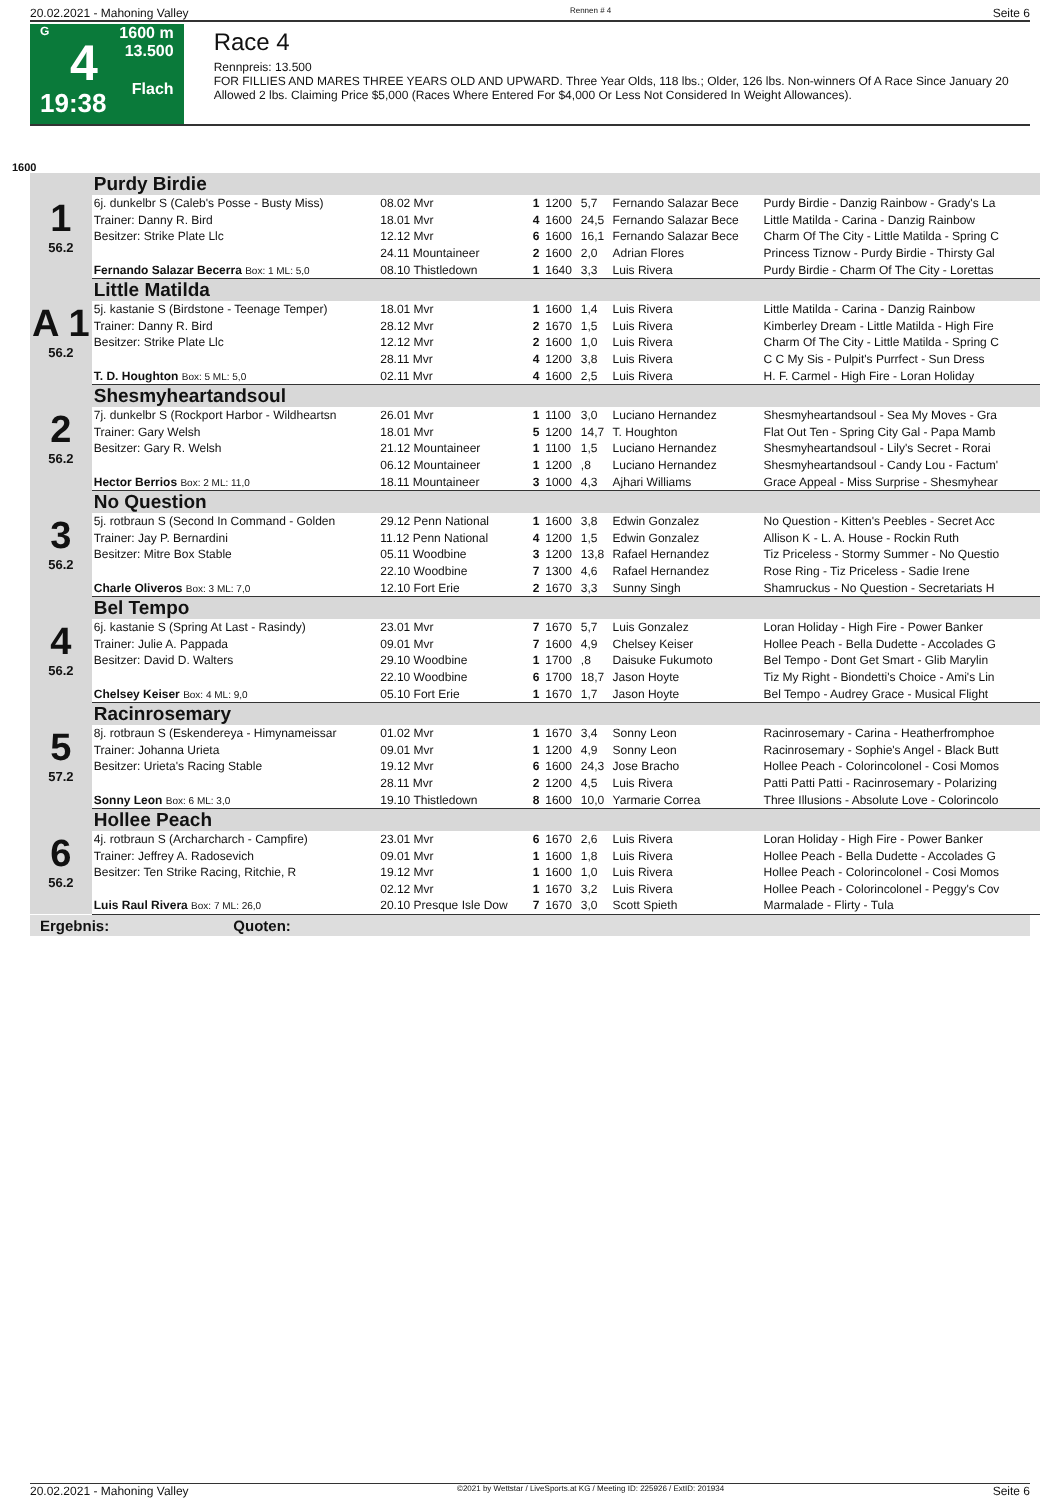20.02.2021 - Mahoning Valley Rennen # 4 Seite 6
G
4
19:38
1600 m
13.500
Flach
Race 4
Rennpreis: 13.500
FOR FILLIES AND MARES THREE YEARS OLD AND UPWARD. Three Year Olds, 118 lbs.; Older, 126 lbs. Non-winners Of A Race Since January 20 Allowed 2 lbs. Claiming Price $5,000 (Races Where Entered For $4,000 Or Less Not Considered In Weight Allowances).
1600
| 1 56.2 | Purdy Birdie | | | | | | |
| | 6j. dunkelbr S (Caleb's Posse - Busty Miss) | 08.02 Mvr | 1 | 1200 | 5,7 | Fernando Salazar Bece | Purdy Birdie - Danzig Rainbow - Grady's La |
| | Trainer: Danny R. Bird | 18.01 Mvr | 4 | 1600 | 24,5 | Fernando Salazar Bece | Little Matilda - Carina - Danzig Rainbow |
| | Besitzer: Strike Plate Llc | 12.12 Mvr | 6 | 1600 | 16,1 | Fernando Salazar Bece | Charm Of The City - Little Matilda - Spring C |
| | | 24.11 Mountaineer | 2 | 1600 | 2,0 | Adrian Flores | Princess Tiznow - Purdy Birdie - Thirsty Gal |
| | Fernando Salazar Becerra Box: 1 ML: 5,0 | 08.10 Thistledown | 1 | 1640 | 3,3 | Luis Rivera | Purdy Birdie - Charm Of The City - Lorettas |
| A 1 56.2 | Little Matilda | | | | | | |
| | 5j. kastanie S (Birdstone - Teenage Temper) | 18.01 Mvr | 1 | 1600 | 1,4 | Luis Rivera | Little Matilda - Carina - Danzig Rainbow |
| | Trainer: Danny R. Bird | 28.12 Mvr | 2 | 1670 | 1,5 | Luis Rivera | Kimberley Dream - Little Matilda - High Fire |
| | Besitzer: Strike Plate Llc | 12.12 Mvr | 2 | 1600 | 1,0 | Luis Rivera | Charm Of The City - Little Matilda - Spring C |
| | | 28.11 Mvr | 4 | 1200 | 3,8 | Luis Rivera | C C My Sis - Pulpit's Purrfect - Sun Dress |
| | T. D. Houghton Box: 5 ML: 5,0 | 02.11 Mvr | 4 | 1600 | 2,5 | Luis Rivera | H. F. Carmel - High Fire - Loran Holiday |
| 2 56.2 | Shesmyheartandsoul | | | | | | |
| | 7j. dunkelbr S (Rockport Harbor - Wildheartsn | 26.01 Mvr | 1 | 1100 | 3,0 | Luciano Hernandez | Shesmyheartandsoul - Sea My Moves - Gra |
| | Trainer: Gary Welsh | 18.01 Mvr | 5 | 1200 | 14,7 | T. Houghton | Flat Out Ten - Spring City Gal - Papa Mamb |
| | Besitzer: Gary R. Welsh | 21.12 Mountaineer | 1 | 1100 | 1,5 | Luciano Hernandez | Shesmyheartandsoul - Lily's Secret - Rorai |
| | | 06.12 Mountaineer | 1 | 1200 | ,8 | Luciano Hernandez | Shesmyheartandsoul - Candy Lou - Factum' |
| | Hector Berrios Box: 2 ML: 11,0 | 18.11 Mountaineer | 3 | 1000 | 4,3 | Ajhari Williams | Grace Appeal - Miss Surprise - Shesmyhear |
| 3 56.2 | No Question | | | | | | |
| | 5j. rotbraun S (Second In Command - Golden | 29.12 Penn National | 1 | 1600 | 3,8 | Edwin Gonzalez | No Question - Kitten's Peebles - Secret Acc |
| | Trainer: Jay P. Bernardini | 11.12 Penn National | 4 | 1200 | 1,5 | Edwin Gonzalez | Allison K - L. A. House - Rockin Ruth |
| | Besitzer: Mitre Box Stable | 05.11 Woodbine | 3 | 1200 | 13,8 | Rafael Hernandez | Tiz Priceless - Stormy Summer - No Questio |
| | | 22.10 Woodbine | 7 | 1300 | 4,6 | Rafael Hernandez | Rose Ring - Tiz Priceless - Sadie Irene |
| | Charle Oliveros Box: 3 ML: 7,0 | 12.10 Fort Erie | 2 | 1670 | 3,3 | Sunny Singh | Shamruckus - No Question - Secretariats H |
| 4 56.2 | Bel Tempo | | | | | | |
| | 6j. kastanie S (Spring At Last - Rasindy) | 23.01 Mvr | 7 | 1670 | 5,7 | Luis Gonzalez | Loran Holiday - High Fire - Power Banker |
| | Trainer: Julie A. Pappada | 09.01 Mvr | 7 | 1600 | 4,9 | Chelsey Keiser | Hollee Peach - Bella Dudette - Accolades G |
| | Besitzer: David D. Walters | 29.10 Woodbine | 1 | 1700 | ,8 | Daisuke Fukumoto | Bel Tempo - Dont Get Smart - Glib Marylin |
| | | 22.10 Woodbine | 6 | 1700 | 18,7 | Jason Hoyte | Tiz My Right - Biondetti's Choice - Ami's Lin |
| | Chelsey Keiser Box: 4 ML: 9,0 | 05.10 Fort Erie | 1 | 1670 | 1,7 | Jason Hoyte | Bel Tempo - Audrey Grace - Musical Flight |
| 5 57.2 | Racinrosemary | | | | | | |
| | 8j. rotbraun S (Eskendereya - Himynameissar | 01.02 Mvr | 1 | 1670 | 3,4 | Sonny Leon | Racinrosemary - Carina - Heatherfromphoe |
| | Trainer: Johanna Urieta | 09.01 Mvr | 1 | 1200 | 4,9 | Sonny Leon | Racinrosemary - Sophie's Angel - Black Butt |
| | Besitzer: Urieta's Racing Stable | 19.12 Mvr | 6 | 1600 | 24,3 | Jose Bracho | Hollee Peach - Colorincolonel - Cosi Momos |
| | | 28.11 Mvr | 2 | 1200 | 4,5 | Luis Rivera | Patti Patti Patti - Racinrosemary - Polarizing |
| | Sonny Leon Box: 6 ML: 3,0 | 19.10 Thistledown | 8 | 1600 | 10,0 | Yarmarie Correa | Three Illusions - Absolute Love - Colorincolo |
| 6 56.2 | Hollee Peach | | | | | | |
| | 4j. rotbraun S (Archarcharch - Campfire) | 23.01 Mvr | 6 | 1670 | 2,6 | Luis Rivera | Loran Holiday - High Fire - Power Banker |
| | Trainer: Jeffrey A. Radosevich | 09.01 Mvr | 1 | 1600 | 1,8 | Luis Rivera | Hollee Peach - Bella Dudette - Accolades G |
| | Besitzer: Ten Strike Racing, Ritchie, R | 19.12 Mvr | 1 | 1600 | 1,0 | Luis Rivera | Hollee Peach - Colorincolonel - Cosi Momos |
| | | 02.12 Mvr | 1 | 1670 | 3,2 | Luis Rivera | Hollee Peach - Colorincolonel - Peggy's Cov |
| | Luis Raul Rivera Box: 7 ML: 26,0 | 20.10 Presque Isle Dow | 7 | 1670 | 3,0 | Scott Spieth | Marmalade - Flirty - Tula |
Ergebnis: Quoten:
20.02.2021 - Mahoning Valley ©2021 by Wettstar / LiveSports.at KG / Meeting ID: 225926 / ExtID: 201934 Seite 6